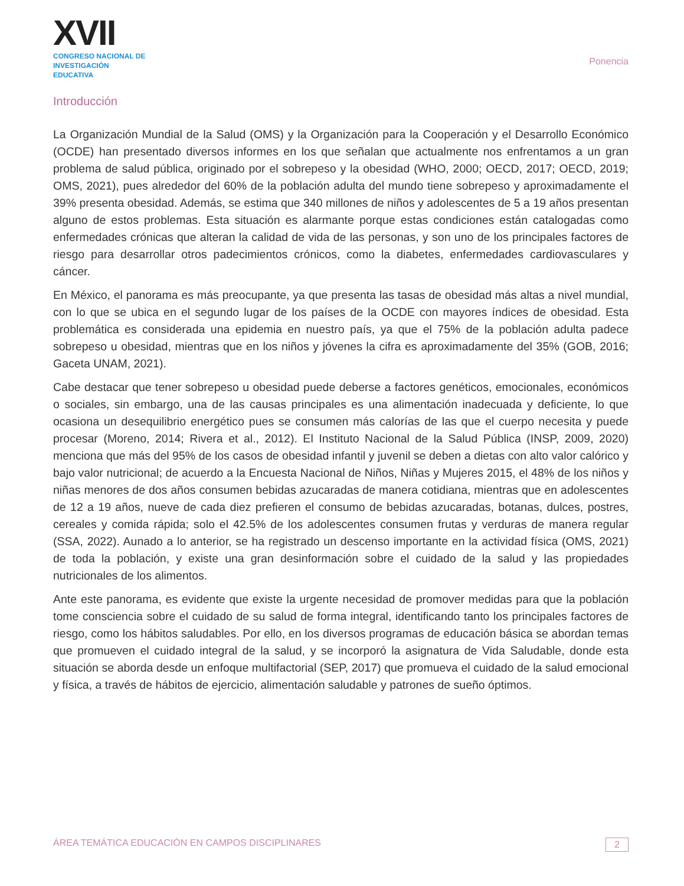XVII
CONGRESO NACIONAL DE INVESTIGACIÓN EDUCATIVA
Ponencia
Introducción
La Organización Mundial de la Salud (OMS) y la Organización para la Cooperación y el Desarrollo Económico (OCDE) han presentado diversos informes en los que señalan que actualmente nos enfrentamos a un gran problema de salud pública, originado por el sobrepeso y la obesidad (WHO, 2000; OECD, 2017; OECD, 2019; OMS, 2021), pues alrededor del 60% de la población adulta del mundo tiene sobrepeso y aproximadamente el 39% presenta obesidad. Además, se estima que 340 millones de niños y adolescentes de 5 a 19 años presentan alguno de estos problemas. Esta situación es alarmante porque estas condiciones están catalogadas como enfermedades crónicas que alteran la calidad de vida de las personas, y son uno de los principales factores de riesgo para desarrollar otros padecimientos crónicos, como la diabetes, enfermedades cardiovasculares y cáncer.
En México, el panorama es más preocupante, ya que presenta las tasas de obesidad más altas a nivel mundial, con lo que se ubica en el segundo lugar de los países de la OCDE con mayores índices de obesidad. Esta problemática es considerada una epidemia en nuestro país, ya que el 75% de la población adulta padece sobrepeso u obesidad, mientras que en los niños y jóvenes la cifra es aproximadamente del 35% (GOB, 2016; Gaceta UNAM, 2021).
Cabe destacar que tener sobrepeso u obesidad puede deberse a factores genéticos, emocionales, económicos o sociales, sin embargo, una de las causas principales es una alimentación inadecuada y deficiente, lo que ocasiona un desequilibrio energético pues se consumen más calorías de las que el cuerpo necesita y puede procesar (Moreno, 2014; Rivera et al., 2012). El Instituto Nacional de la Salud Pública (INSP, 2009, 2020) menciona que más del 95% de los casos de obesidad infantil y juvenil se deben a dietas con alto valor calórico y bajo valor nutricional; de acuerdo a la Encuesta Nacional de Niños, Niñas y Mujeres 2015, el 48% de los niños y niñas menores de dos años consumen bebidas azucaradas de manera cotidiana, mientras que en adolescentes de 12 a 19 años, nueve de cada diez prefieren el consumo de bebidas azucaradas, botanas, dulces, postres, cereales y comida rápida; solo el 42.5% de los adolescentes consumen frutas y verduras de manera regular (SSA, 2022). Aunado a lo anterior, se ha registrado un descenso importante en la actividad física (OMS, 2021) de toda la población, y existe una gran desinformación sobre el cuidado de la salud y las propiedades nutricionales de los alimentos.
Ante este panorama, es evidente que existe la urgente necesidad de promover medidas para que la población tome consciencia sobre el cuidado de su salud de forma integral, identificando tanto los principales factores de riesgo, como los hábitos saludables. Por ello, en los diversos programas de educación básica se abordan temas que promueven el cuidado integral de la salud, y se incorporó la asignatura de Vida Saludable, donde esta situación se aborda desde un enfoque multifactorial (SEP, 2017) que promueva el cuidado de la salud emocional y física, a través de hábitos de ejercicio, alimentación saludable y patrones de sueño óptimos.
ÁREA TEMÁTICA EDUCACIÓN EN CAMPOS DISCIPLINARES 2